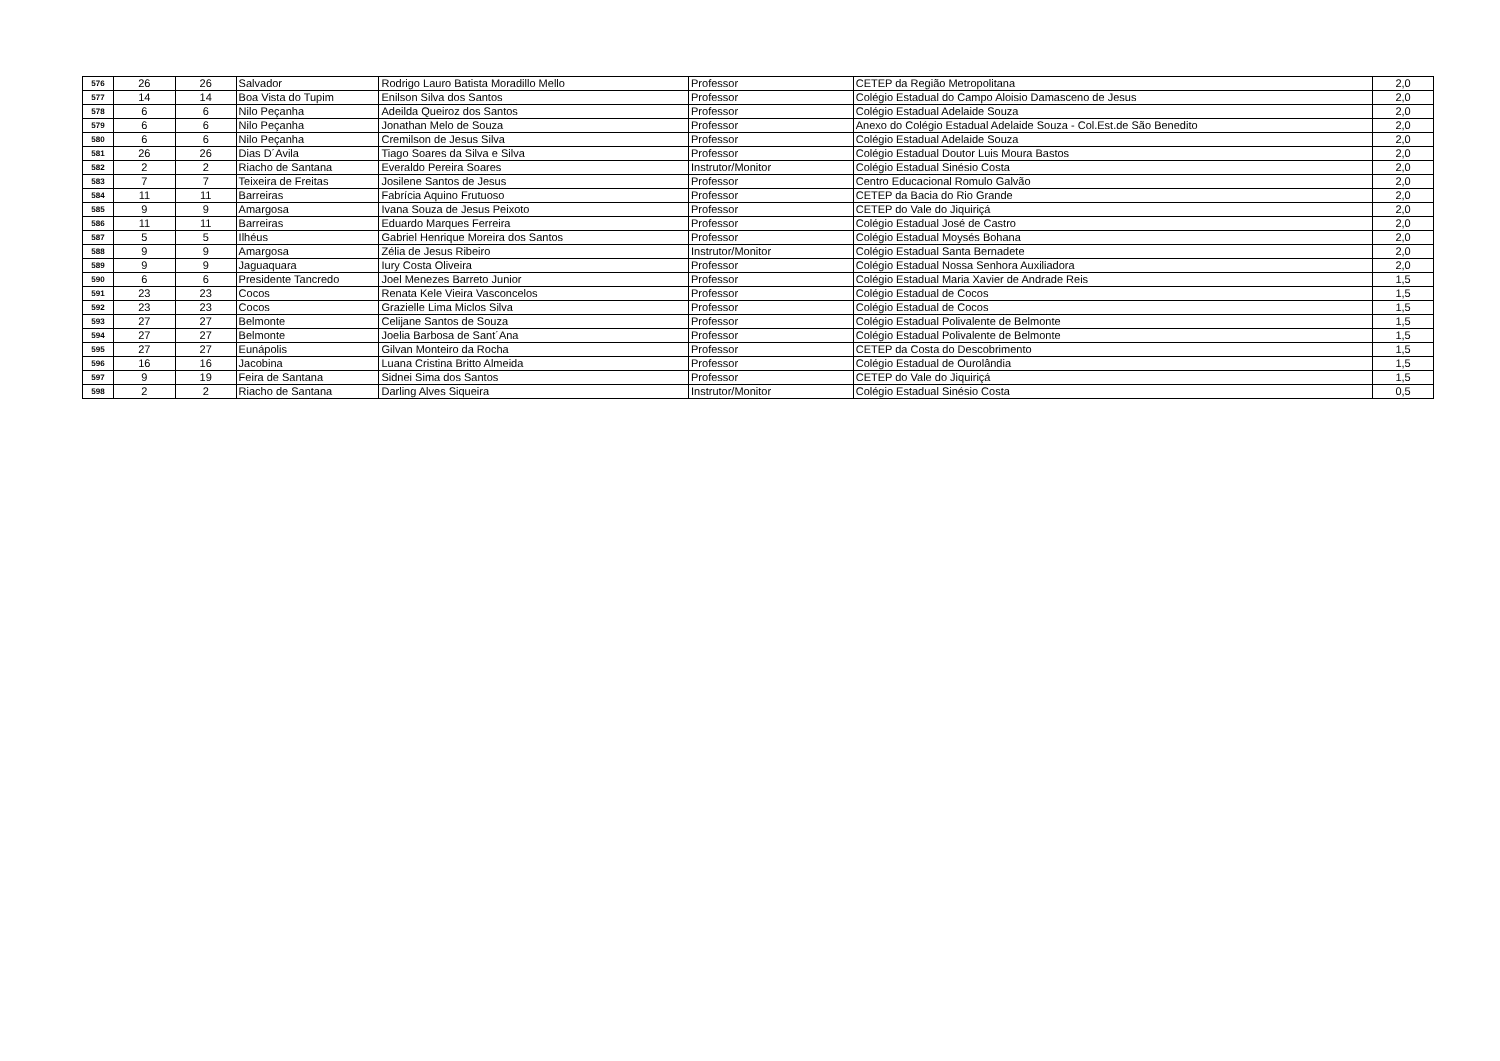| 576 | 26 | 26 | Salvador | Rodrigo Lauro Batista Moradillo Mello | Professor | CETEP da Região Metropolitana | 2,0 |
| 577 | 14 | 14 | Boa Vista do Tupim | Enilson Silva dos Santos | Professor | Colégio Estadual do Campo Aloisio Damasceno de Jesus | 2,0 |
| 578 | 6 | 6 | Nilo Peçanha | Adeilda Queiroz dos Santos | Professor | Colégio Estadual Adelaide Souza | 2,0 |
| 579 | 6 | 6 | Nilo Peçanha | Jonathan Melo de Souza | Professor | Anexo do Colégio Estadual Adelaide Souza - Col.Est.de São Benedito | 2,0 |
| 580 | 6 | 6 | Nilo Peçanha | Cremilson de Jesus Silva | Professor | Colégio Estadual Adelaide Souza | 2,0 |
| 581 | 26 | 26 | Dias D´Avila | Tiago Soares da Silva e Silva | Professor | Colégio Estadual Doutor Luis Moura Bastos | 2,0 |
| 582 | 2 | 2 | Riacho de Santana | Everaldo Pereira Soares | Instrutor/Monitor | Colégio Estadual Sinésio Costa | 2,0 |
| 583 | 7 | 7 | Teixeira de Freitas | Josilene Santos de Jesus | Professor | Centro Educacional Romulo Galvão | 2,0 |
| 584 | 11 | 11 | Barreiras | Fabrícia Aquino Frutuoso | Professor | CETEP da Bacia do Rio Grande | 2,0 |
| 585 | 9 | 9 | Amargosa | Ivana Souza de Jesus Peixoto | Professor | CETEP do Vale do Jiquiriçá | 2,0 |
| 586 | 11 | 11 | Barreiras | Eduardo Marques Ferreira | Professor | Colégio Estadual José de Castro | 2,0 |
| 587 | 5 | 5 | Ilhéus | Gabriel Henrique Moreira dos Santos | Professor | Colégio Estadual Moysés Bohana | 2,0 |
| 588 | 9 | 9 | Amargosa | Zélia de Jesus Ribeiro | Instrutor/Monitor | Colégio Estadual Santa Bernadete | 2,0 |
| 589 | 9 | 9 | Jaguaquara | Iury Costa Oliveira | Professor | Colégio Estadual Nossa Senhora Auxiliadora | 2,0 |
| 590 | 6 | 6 | Presidente Tancredo | Joel Menezes Barreto Junior | Professor | Colégio Estadual Maria Xavier de Andrade Reis | 1,5 |
| 591 | 23 | 23 | Cocos | Renata Kele Vieira Vasconcelos | Professor | Colégio Estadual de Cocos | 1,5 |
| 592 | 23 | 23 | Cocos | Grazielle Lima Miclos Silva | Professor | Colégio Estadual de Cocos | 1,5 |
| 593 | 27 | 27 | Belmonte | Celijane Santos de Souza | Professor | Colégio Estadual Polivalente de Belmonte | 1,5 |
| 594 | 27 | 27 | Belmonte | Joelia Barbosa de Sant´Ana | Professor | Colégio Estadual Polivalente de Belmonte | 1,5 |
| 595 | 27 | 27 | Eunápolis | Gilvan Monteiro da Rocha | Professor | CETEP da Costa do Descobrimento | 1,5 |
| 596 | 16 | 16 | Jacobina | Luana Cristina Britto Almeida | Professor | Colégio Estadual de Ourolândia | 1,5 |
| 597 | 9 | 19 | Feira de Santana | Sidnei Sima dos Santos | Professor | CETEP do Vale do Jiquiriçá | 1,5 |
| 598 | 2 | 2 | Riacho de Santana | Darling Alves Siqueira | Instrutor/Monitor | Colégio Estadual Sinésio Costa | 0,5 |